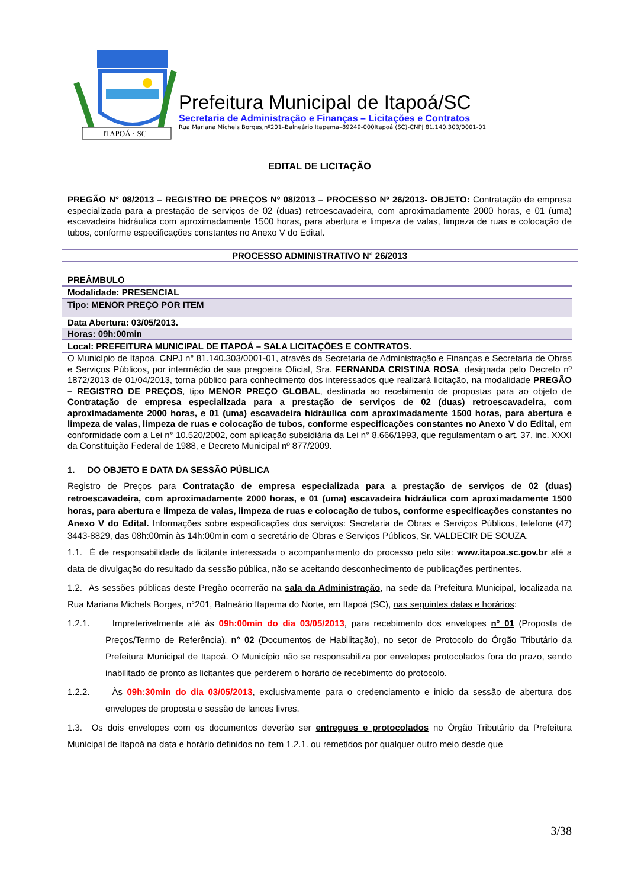ITAPOÁ · SC
Prefeitura Municipal de Itapoá/SC
Secretaria de Administração e Finanças – Licitações e Contratos
Rua Mariana Michels Borges,nº201–Balneário Itapema–89249-000Itapoá (SC)-CNPJ 81.140.303/0001-01
EDITAL DE LICITAÇÃO
PREGÃO N° 08/2013 – REGISTRO DE PREÇOS Nº 08/2013 – PROCESSO Nº 26/2013- OBJETO: Contratação de empresa especializada para a prestação de serviços de 02 (duas) retroescavadeira, com aproximadamente 2000 horas, e 01 (uma) escavadeira hidráulica com aproximadamente 1500 horas, para abertura e limpeza de valas, limpeza de ruas e colocação de tubos, conforme especificações constantes no Anexo V do Edital.
PROCESSO ADMINISTRATIVO N° 26/2013
| PREÂMBULO |
| Modalidade: PRESENCIAL |
| Tipo: MENOR PREÇO POR ITEM |
| Data Abertura: 03/05/2013. |
| Horas: 09h:00min |
| Local: PREFEITURA MUNICIPAL DE ITAPOÁ – SALA LICITAÇÕES E CONTRATOS. |
O Município de Itapoá, CNPJ n° 81.140.303/0001-01, através da Secretaria de Administração e Finanças e Secretaria de Obras e Serviços Públicos, por intermédio de sua pregoeira Oficial, Sra. FERNANDA CRISTINA ROSA, designada pelo Decreto nº 1872/2013 de 01/04/2013, torna público para conhecimento dos interessados que realizará licitação, na modalidade PREGÃO – REGISTRO DE PREÇOS, tipo MENOR PREÇO GLOBAL, destinada ao recebimento de propostas para ao objeto de Contratação de empresa especializada para a prestação de serviços de 02 (duas) retroescavadeira, com aproximadamente 2000 horas, e 01 (uma) escavadeira hidráulica com aproximadamente 1500 horas, para abertura e limpeza de valas, limpeza de ruas e colocação de tubos, conforme especificações constantes no Anexo V do Edital, em conformidade com a Lei n° 10.520/2002, com aplicação subsidiária da Lei n° 8.666/1993, que regulamentam o art. 37, inc. XXXI da Constituição Federal de 1988, e Decreto Municipal nº 877/2009.
1. DO OBJETO E DATA DA SESSÃO PÚBLICA
Registro de Preços para Contratação de empresa especializada para a prestação de serviços de 02 (duas) retroescavadeira, com aproximadamente 2000 horas, e 01 (uma) escavadeira hidráulica com aproximadamente 1500 horas, para abertura e limpeza de valas, limpeza de ruas e colocação de tubos, conforme especificações constantes no Anexo V do Edital. Informações sobre especificações dos serviços: Secretaria de Obras e Serviços Públicos, telefone (47) 3443-8829, das 08h:00min às 14h:00min com o secretário de Obras e Serviços Públicos, Sr. VALDECIR DE SOUZA.
1.1. É de responsabilidade da licitante interessada o acompanhamento do processo pelo site: www.itapoa.sc.gov.br até a data de divulgação do resultado da sessão pública, não se aceitando desconhecimento de publicações pertinentes.
1.2. As sessões públicas deste Pregão ocorrerão na sala da Administração, na sede da Prefeitura Municipal, localizada na Rua Mariana Michels Borges, n°201, Balneário Itapema do Norte, em Itapoá (SC), nas seguintes datas e horários:
1.2.1. Impreterivelmente até às 09h:00min do dia 03/05/2013, para recebimento dos envelopes n° 01 (Proposta de Preços/Termo de Referência), n° 02 (Documentos de Habilitação), no setor de Protocolo do Órgão Tributário da Prefeitura Municipal de Itapoá. O Município não se responsabiliza por envelopes protocolados fora do prazo, sendo inabilitado de pronto as licitantes que perderem o horário de recebimento do protocolo.
1.2.2. Às 09h:30min do dia 03/05/2013, exclusivamente para o credenciamento e inicio da sessão de abertura dos envelopes de proposta e sessão de lances livres.
1.3. Os dois envelopes com os documentos deverão ser entregues e protocolados no Órgão Tributário da Prefeitura Municipal de Itapoá na data e horário definidos no item 1.2.1. ou remetidos por qualquer outro meio desde que
3/38